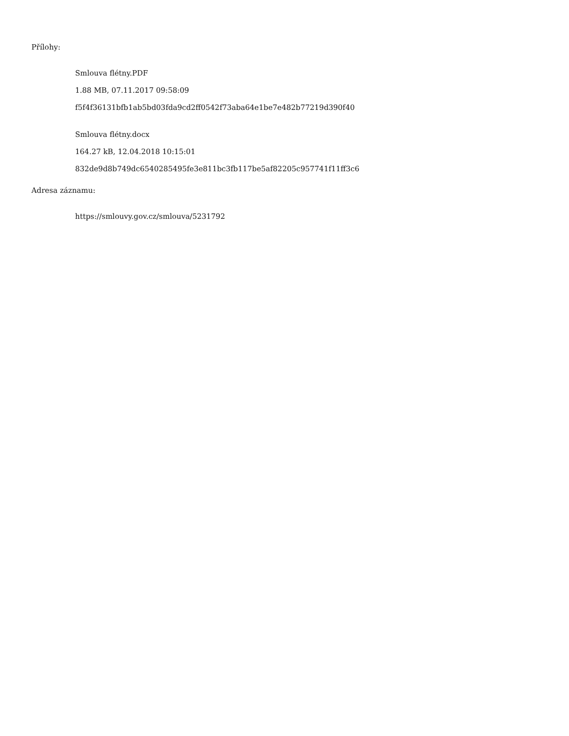Přílohy:
Smlouva flétny.PDF
1.88 MB, 07.11.2017 09:58:09
f5f4f36131bfb1ab5bd03fda9cd2ff0542f73aba64e1be7e482b77219d390f40
Smlouva flétny.docx
164.27 kB, 12.04.2018 10:15:01
832de9d8b749dc6540285495fe3e811bc3fb117be5af82205c957741f11ff3c6
Adresa záznamu:
https://smlouvy.gov.cz/smlouva/5231792